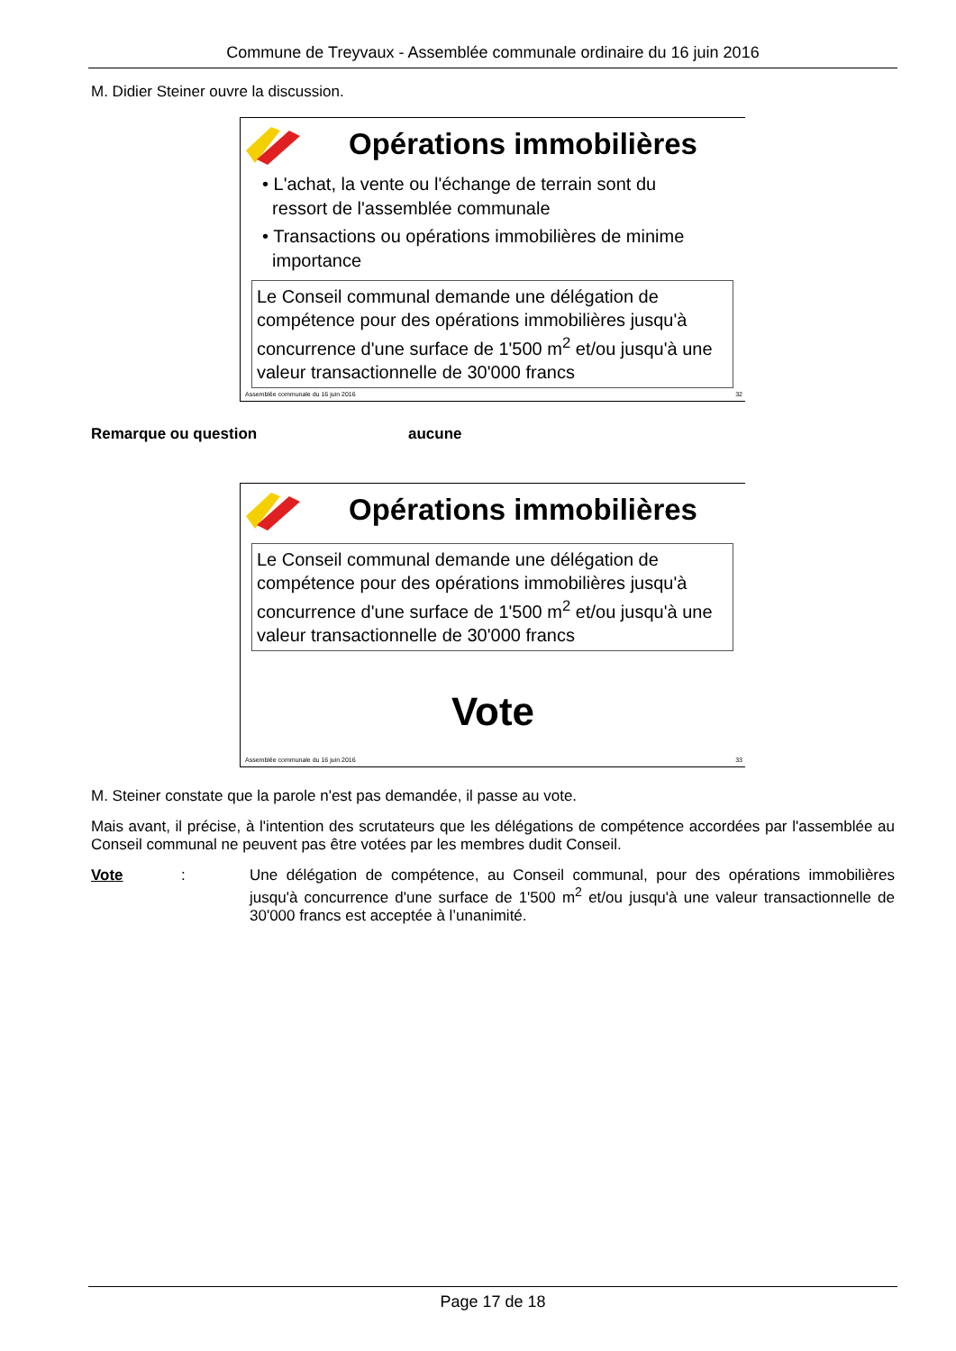Commune de Treyvaux - Assemblée communale ordinaire du 16 juin 2016
M. Didier Steiner ouvre la discussion.
Opérations immobilières
• L'achat, la vente ou l'échange de terrain sont du
ressort de l'assemblée communale
• Transactions ou opérations immobilières de minime
importance
Le Conseil communal demande une délégation de compétence pour des opérations immobilières jusqu'à concurrence d'une surface de 1'500 m<sup>2</sup> et/ou jusqu'à une valeur transactionnelle de 30'000 francs
Assemblée communale du 16 juin 2016 32
Remarque ou question aucune
Opérations immobilières
Le Conseil communal demande une délégation de compétence pour des opérations immobilières jusqu'à concurrence d'une surface de 1'500 m<sup>2</sup> et/ou jusqu'à une valeur transactionnelle de 30'000 francs
Vote
Assemblée communale du 16 juin 2016 33
M. Steiner constate que la parole n'est pas demandée, il passe au vote.
Mais avant, il précise, à l'intention des scrutateurs que les délégations de compétence accordées par l'assemblée au Conseil communal ne peuvent pas être votées par les membres dudit Conseil.
Vote: Une délégation de compétence, au Conseil communal, pour des opérations immobilières jusqu'à concurrence d'une surface de 1'500 m<sup>2</sup> et/ou jusqu'à une valeur transactionnelle de 30'000 francs est acceptée à l’unanimité.
Page 17 de 18